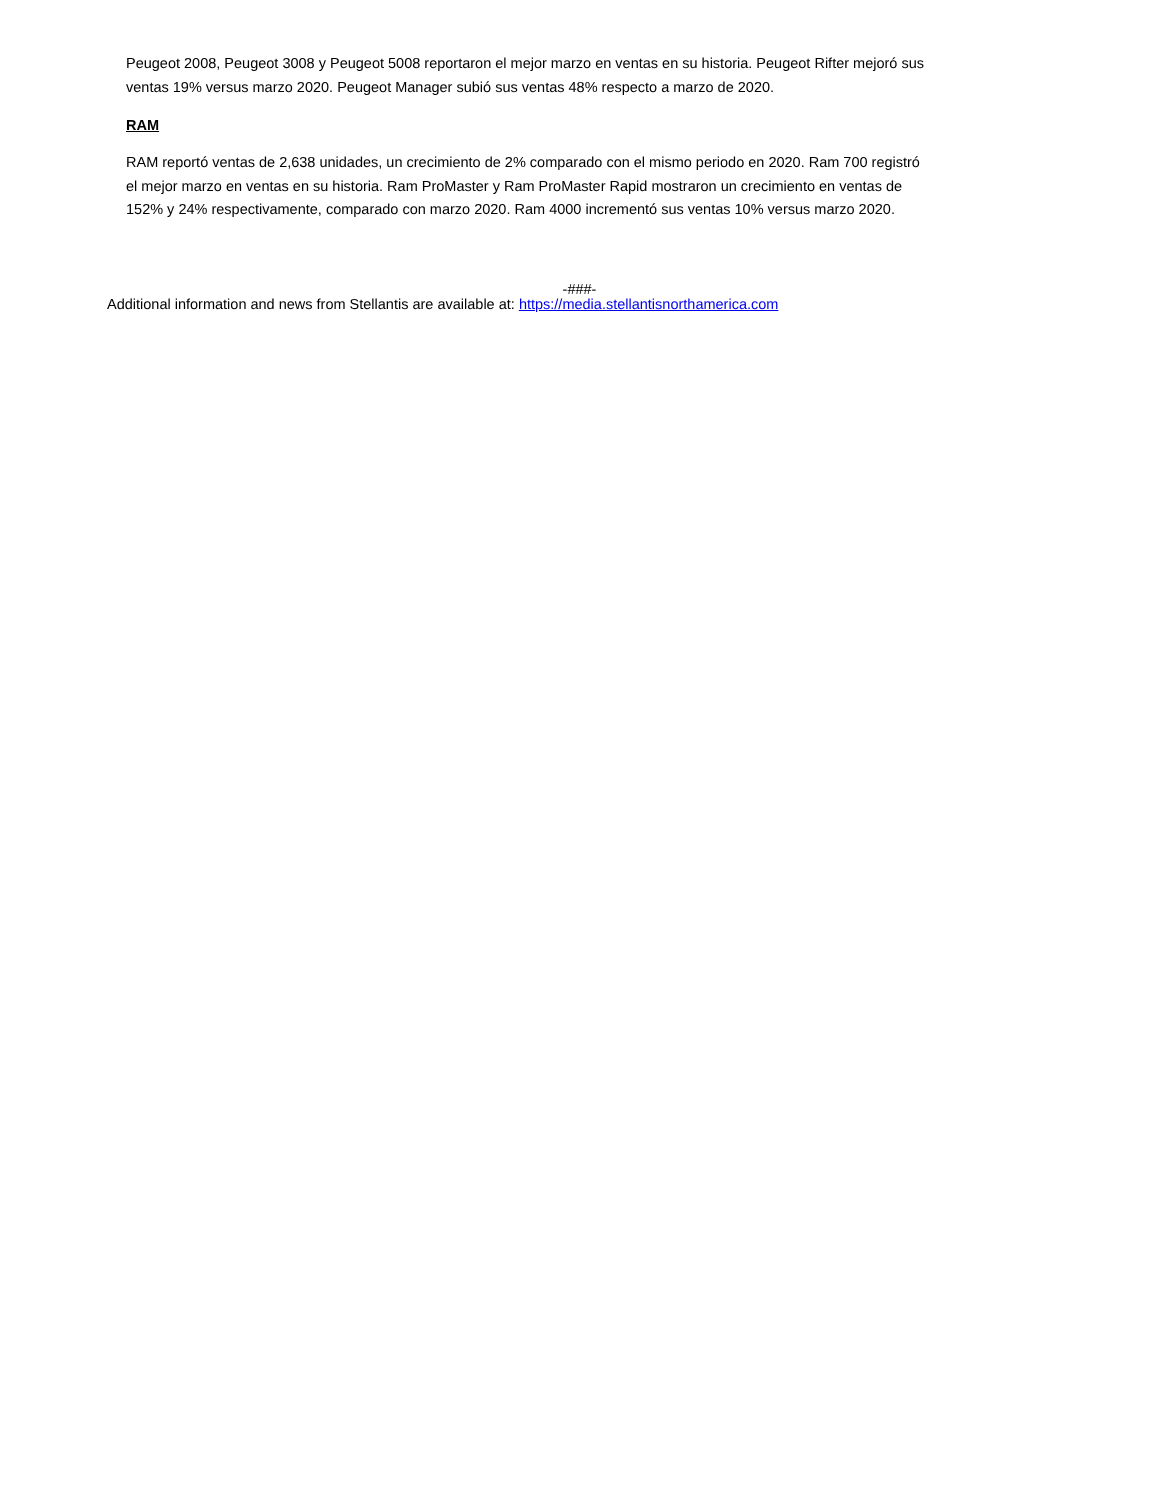Peugeot 2008, Peugeot 3008 y Peugeot 5008 reportaron el mejor marzo en ventas en su historia. Peugeot Rifter mejoró sus ventas 19% versus marzo 2020. Peugeot Manager subió sus ventas 48% respecto a marzo de 2020.
RAM
RAM reportó ventas de 2,638 unidades, un crecimiento de 2% comparado con el mismo periodo en 2020. Ram 700 registró el mejor marzo en ventas en su historia. Ram ProMaster y Ram ProMaster Rapid mostraron un crecimiento en ventas de 152% y 24% respectivamente, comparado con marzo 2020. Ram 4000 incrementó sus ventas 10% versus marzo 2020.
-###-
Additional information and news from Stellantis are available at: https://media.stellantisnorthamerica.com